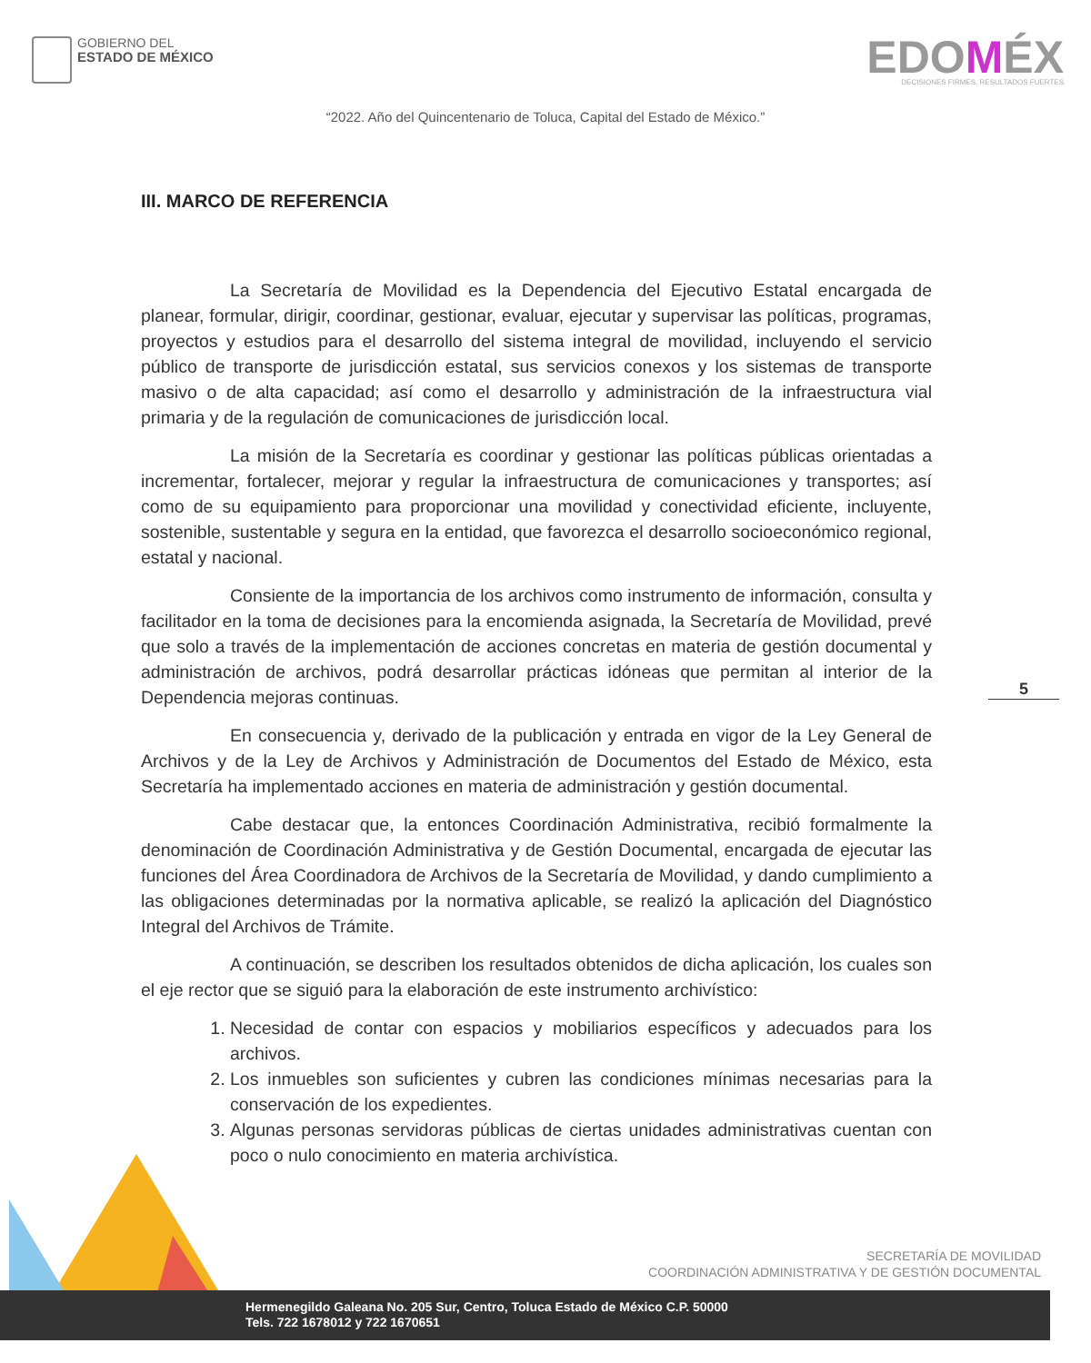GOBIERNO DEL
ESTADO DE MÉXICO
EDOMÉX
DECISIONES FIRMES, RESULTADOS FUERTES
“2022. Año del Quincentenario de Toluca, Capital del Estado de México.”
III. MARCO DE REFERENCIA
La Secretaría de Movilidad es la Dependencia del Ejecutivo Estatal encargada de planear, formular, dirigir, coordinar, gestionar, evaluar, ejecutar y supervisar las políticas, programas, proyectos y estudios para el desarrollo del sistema integral de movilidad, incluyendo el servicio público de transporte de jurisdicción estatal, sus servicios conexos y los sistemas de transporte masivo o de alta capacidad; así como el desarrollo y administración de la infraestructura vial primaria y de la regulación de comunicaciones de jurisdicción local.
La misión de la Secretaría es coordinar y gestionar las políticas públicas orientadas a incrementar, fortalecer, mejorar y regular la infraestructura de comunicaciones y transportes; así como de su equipamiento para proporcionar una movilidad y conectividad eficiente, incluyente, sostenible, sustentable y segura en la entidad, que favorezca el desarrollo socioeconómico regional, estatal y nacional.
Consiente de la importancia de los archivos como instrumento de información, consulta y facilitador en la toma de decisiones para la encomienda asignada, la Secretaría de Movilidad, prevé que solo a través de la implementación de acciones concretas en materia de gestión documental y administración de archivos, podrá desarrollar prácticas idóneas que permitan al interior de la Dependencia mejoras continuas.
En consecuencia y, derivado de la publicación y entrada en vigor de la Ley General de Archivos y de la Ley de Archivos y Administración de Documentos del Estado de México, esta Secretaría ha implementado acciones en materia de administración y gestión documental.
Cabe destacar que, la entonces Coordinación Administrativa, recibió formalmente la denominación de Coordinación Administrativa y de Gestión Documental, encargada de ejecutar las funciones del Área Coordinadora de Archivos de la Secretaría de Movilidad, y dando cumplimiento a las obligaciones determinadas por la normativa aplicable, se realizó la aplicación del Diagnóstico Integral del Archivos de Trámite.
A continuación, se describen los resultados obtenidos de dicha aplicación, los cuales son el eje rector que se siguió para la elaboración de este instrumento archivístico:
1. Necesidad de contar con espacios y mobiliarios específicos y adecuados para los archivos.
2. Los inmuebles son suficientes y cubren las condiciones mínimas necesarias para la conservación de los expedientes.
3. Algunas personas servidoras públicas de ciertas unidades administrativas cuentan con poco o nulo conocimiento en materia archivística.
5
SECRETARÍA DE MOVILIDAD
COORDINACIÓN ADMINISTRATIVA Y DE GESTIÓN DOCUMENTAL
Hermenegildo Galeana No. 205 Sur, Centro, Toluca Estado de México C.P. 50000
Tels. 722 1678012 y 722 1670651